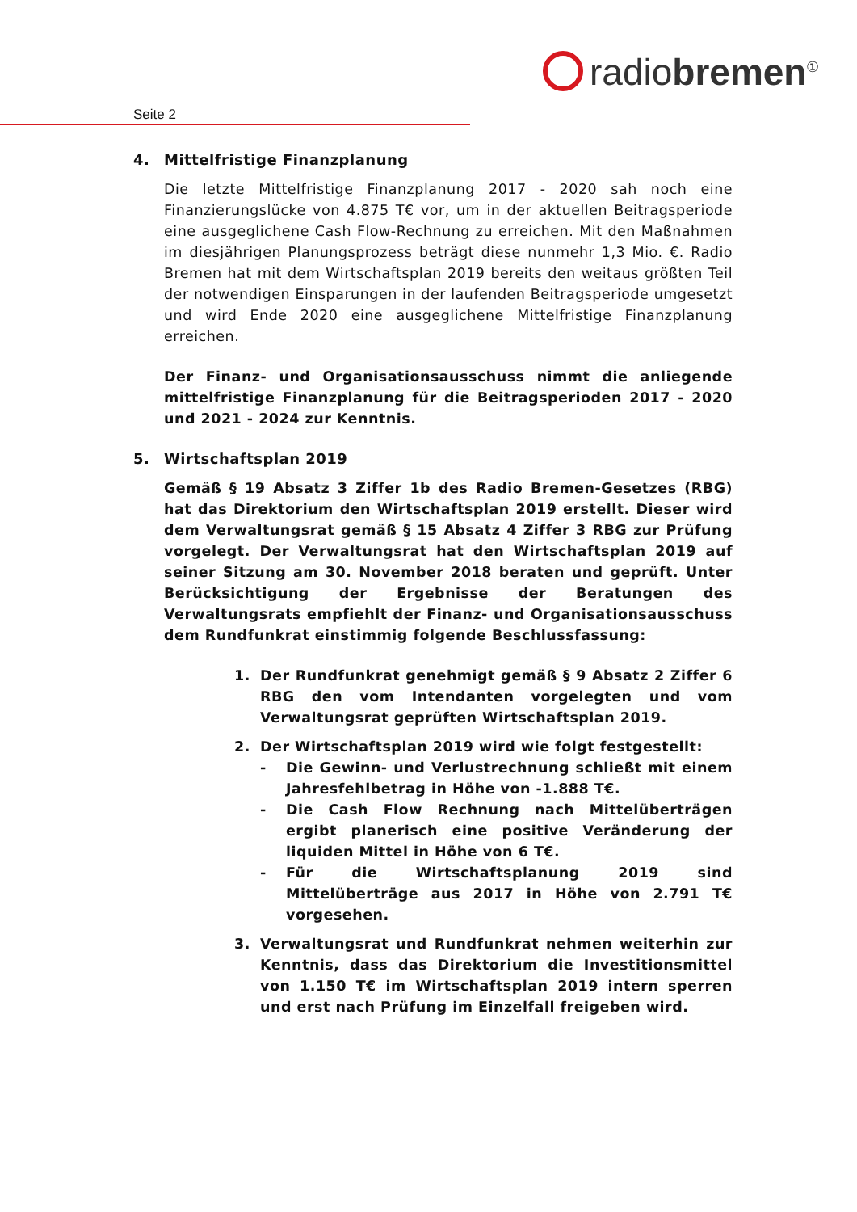radiobremen<sup>①</sup>
Seite 2
4. Mittelfristige Finanzplanung
Die letzte Mittelfristige Finanzplanung 2017 - 2020 sah noch eine Finanzierungslücke von 4.875 T€ vor, um in der aktuellen Beitragsperiode eine ausgeglichene Cash Flow-Rechnung zu erreichen. Mit den Maßnahmen im diesjährigen Planungsprozess beträgt diese nunmehr 1,3 Mio. €. Radio Bremen hat mit dem Wirtschaftsplan 2019 bereits den weitaus größten Teil der notwendigen Einsparungen in der laufenden Beitragsperiode umgesetzt und wird Ende 2020 eine ausgeglichene Mittelfristige Finanzplanung erreichen.
Der Finanz- und Organisationsausschuss nimmt die anliegende mittelfristige Finanzplanung für die Beitragsperioden 2017 - 2020 und 2021 - 2024 zur Kenntnis.
5. Wirtschaftsplan 2019
Gemäß § 19 Absatz 3 Ziffer 1b des Radio Bremen-Gesetzes (RBG) hat das Direktorium den Wirtschaftsplan 2019 erstellt. Dieser wird dem Verwaltungsrat gemäß § 15 Absatz 4 Ziffer 3 RBG zur Prüfung vorgelegt. Der Verwaltungsrat hat den Wirtschaftsplan 2019 auf seiner Sitzung am 30. November 2018 beraten und geprüft. Unter Berücksichtigung der Ergebnisse der Beratungen des Verwaltungsrats empfiehlt der Finanz- und Organisationsausschuss dem Rundfunkrat einstimmig folgende Beschlussfassung:
1. Der Rundfunkrat genehmigt gemäß § 9 Absatz 2 Ziffer 6 RBG den vom Intendanten vorgelegten und vom Verwaltungsrat geprüften Wirtschaftsplan 2019.
2. Der Wirtschaftsplan 2019 wird wie folgt festgestellt:
- Die Gewinn- und Verlustrechnung schließt mit einem Jahresfehlbetrag in Höhe von -1.888 T€.
- Die Cash Flow Rechnung nach Mittelüberträgen ergibt planerisch eine positive Veränderung der liquiden Mittel in Höhe von 6 T€.
- Für die Wirtschaftsplanung 2019 sind Mittelüberträge aus 2017 in Höhe von 2.791 T€ vorgesehen.
3. Verwaltungsrat und Rundfunkrat nehmen weiterhin zur Kenntnis, dass das Direktorium die Investitionsmittel von 1.150 T€ im Wirtschaftsplan 2019 intern sperren und erst nach Prüfung im Einzelfall freigeben wird.